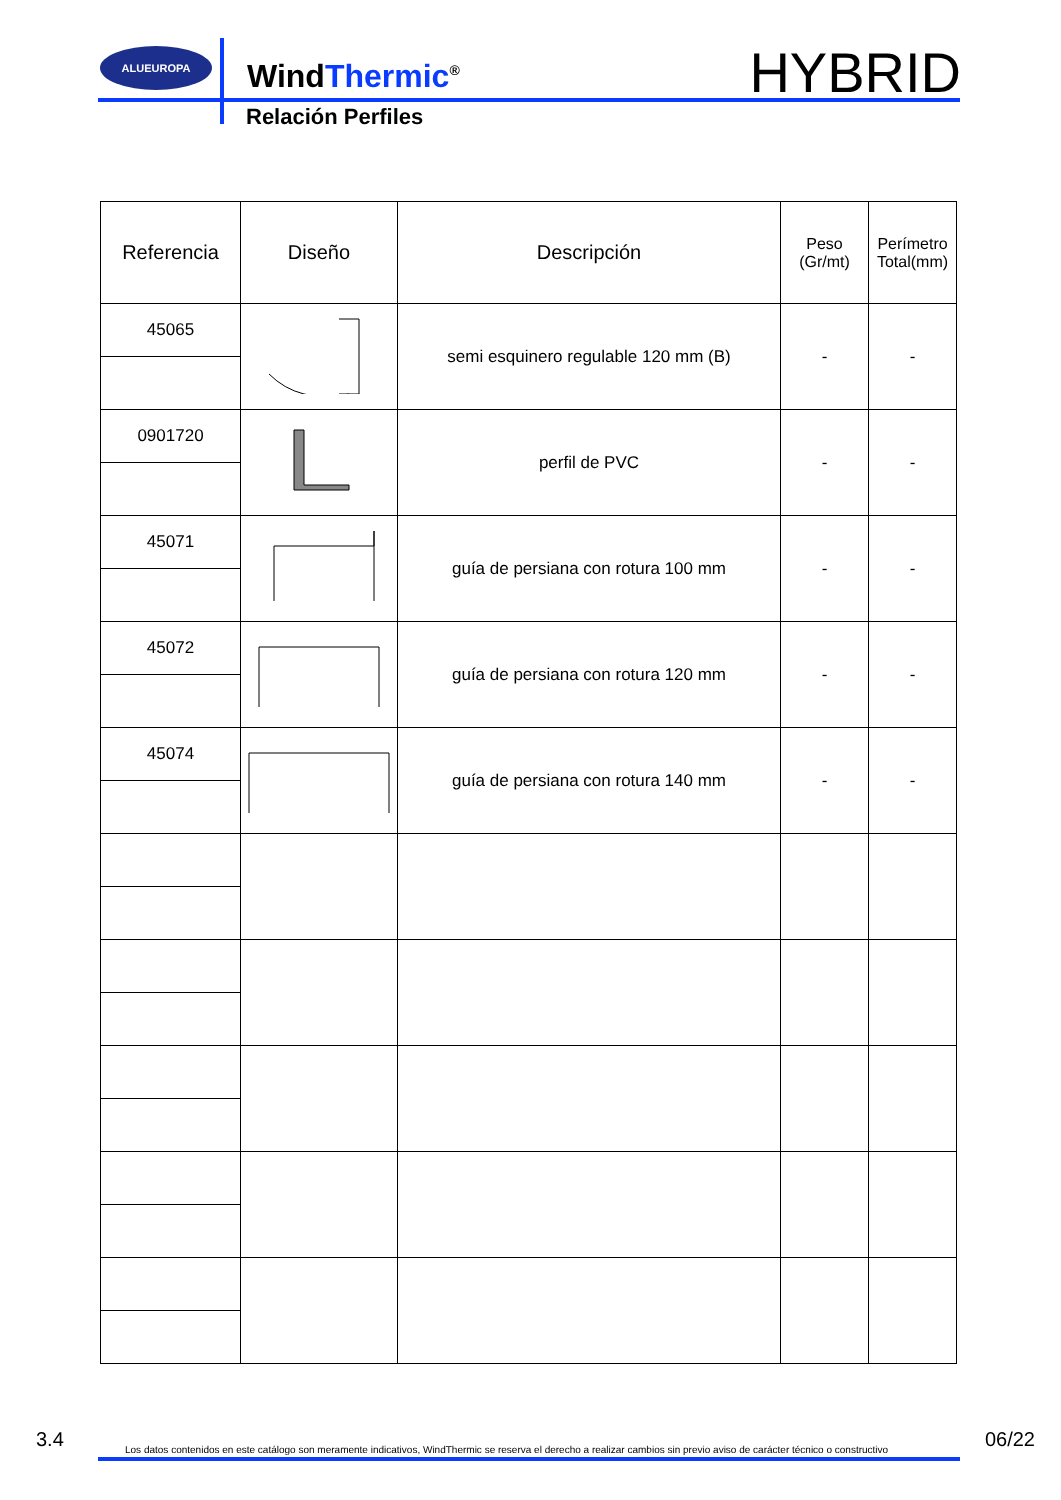ALUEUROPA
WindThermic<sup>®</sup>
Relación Perfiles
HYBRID
| Referencia | Diseño | Descripción | Peso (Gr/mt) | Perímetro Total(mm) |
| --- | --- | --- | --- | --- |
| 45065 | | semi esquinero regulable 120 mm (B) | - | - |
| 0901720 | | perfil de PVC | - | - |
| 45071 | | guía de persiana con rotura 100 mm | - | - |
| 45072 | | guía de persiana con rotura 120 mm | - | - |
| 45074 | | guía de persiana con rotura 140 mm | - | - |
3.4 Los datos contenidos en este catálogo son meramente indicativos, WindThermic se reserva el derecho a realizar cambios sin previo aviso de carácter técnico o constructivo 06/22